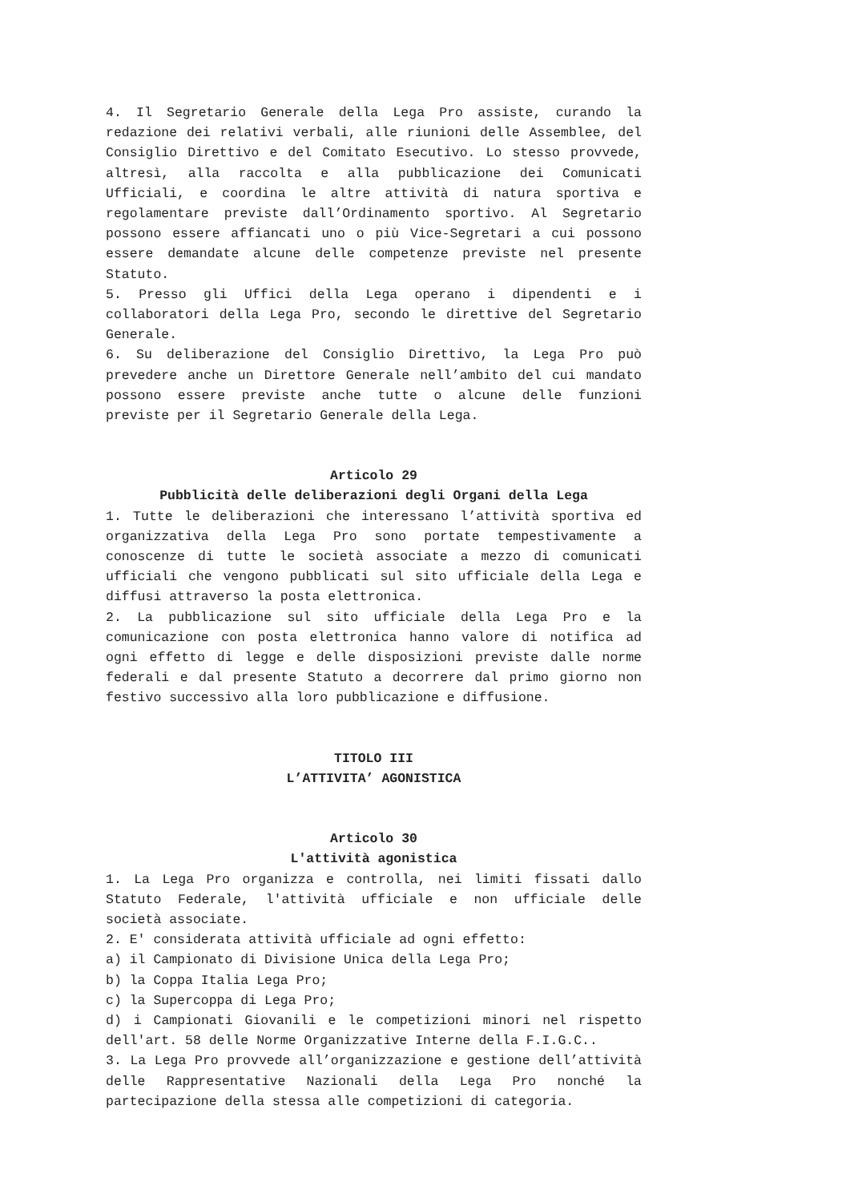4. Il Segretario Generale della Lega Pro assiste, curando la redazione dei relativi verbali, alle riunioni delle Assemblee, del Consiglio Direttivo e del Comitato Esecutivo. Lo stesso provvede, altresì, alla raccolta e alla pubblicazione dei Comunicati Ufficiali, e coordina le altre attività di natura sportiva e regolamentare previste dall’Ordinamento sportivo. Al Segretario possono essere affiancati uno o più Vice-Segretari a cui possono essere demandate alcune delle competenze previste nel presente Statuto.
5. Presso gli Uffici della Lega operano i dipendenti e i collaboratori della Lega Pro, secondo le direttive del Segretario Generale.
6. Su deliberazione del Consiglio Direttivo, la Lega Pro può prevedere anche un Direttore Generale nell’ambito del cui mandato possono essere previste anche tutte o alcune delle funzioni previste per il Segretario Generale della Lega.
Articolo 29
Pubblicità delle deliberazioni degli Organi della Lega
1. Tutte le deliberazioni che interessano l’attività sportiva ed organizzativa della Lega Pro sono portate tempestivamente a conoscenze di tutte le società associate a mezzo di comunicati ufficiali che vengono pubblicati sul sito ufficiale della Lega e diffusi attraverso la posta elettronica.
2. La pubblicazione sul sito ufficiale della Lega Pro e la comunicazione con posta elettronica hanno valore di notifica ad ogni effetto di legge e delle disposizioni previste dalle norme federali e dal presente Statuto a decorrere dal primo giorno non festivo successivo alla loro pubblicazione e diffusione.
TITOLO III
L’ATTIVITA’ AGONISTICA
Articolo 30
L'attività agonistica
1. La Lega Pro organizza e controlla, nei limiti fissati dallo Statuto Federale, l'attività ufficiale e non ufficiale delle società associate.
2. E' considerata attività ufficiale ad ogni effetto:
a) il Campionato di Divisione Unica della Lega Pro;
b) la Coppa Italia Lega Pro;
c) la Supercoppa di Lega Pro;
d) i Campionati Giovanili e le competizioni minori nel rispetto dell'art. 58 delle Norme Organizzative Interne della F.I.G.C..
3. La Lega Pro provvede all’organizzazione e gestione dell’attività delle Rappresentative Nazionali della Lega Pro nonché la partecipazione della stessa alle competizioni di categoria.